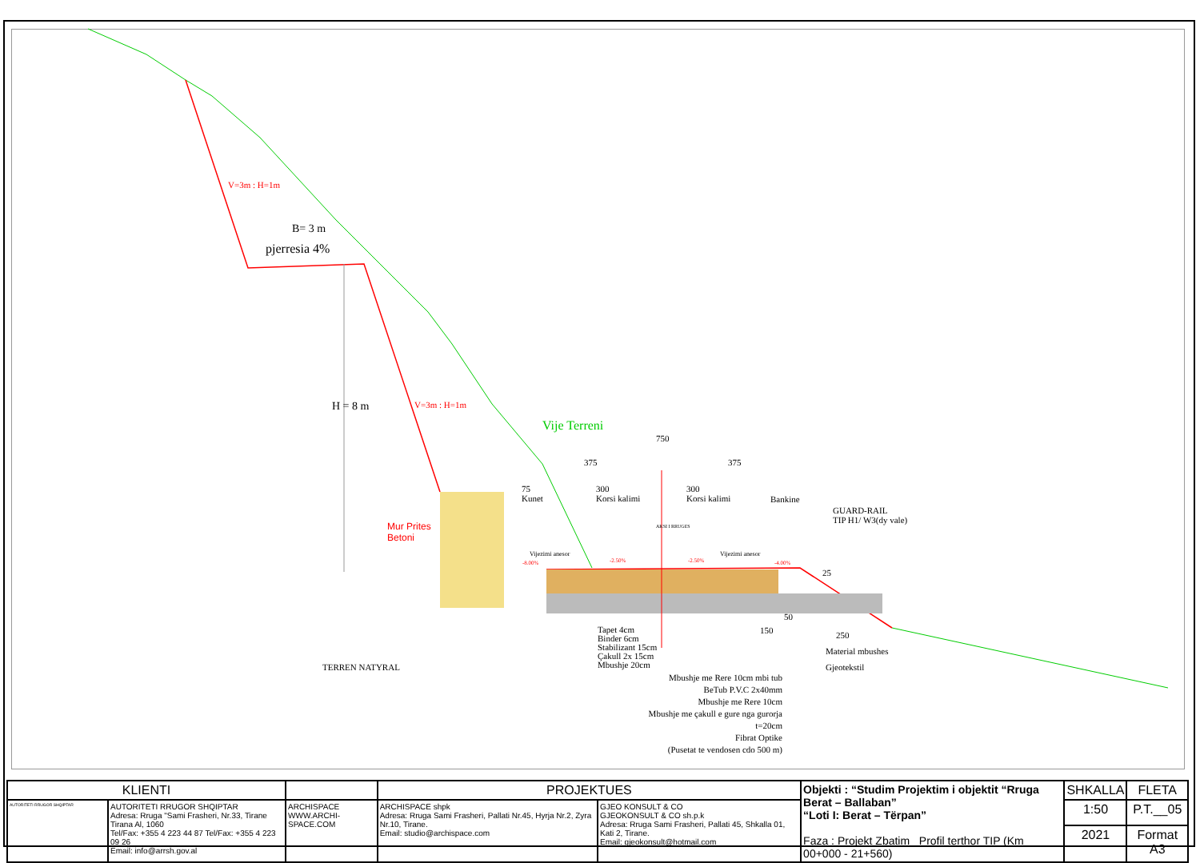V=3m : H=1m
B= 3 m
pjerresia 4%
H = 8 m V=3m : H=1m
Vije Terreni
750
375 375
75
Kunet
300
Korsi kalimi
300
Korsi kalimi
Bankine
GUARD-RAIL
TIP H1/ W3(dy vale)
Mur Prites
Betoni
Vijezimi anesor
AKSI I RRUGES
Vijezimi anesor
-8.00% -2.50% -2.50% -4.00%
25
150 250
50
Tapet 4cm
Binder 6cm
Stabilizant 15cm
Çakull 2x 15cm
Mbushje 20cm
Material mbushes
Gjeotekstil
TERREN NATYRAL
Mbushje me Rere 10cm mbi tub
BeTub P.V.C 2x40mm
Mbushje me Rere 10cm
Mbushje me çakull e gure nga gurorja t=20cm
Fibrat Optike
(Pusetat te vendosen cdo 500 m)
| KLIENTI | | | PROJEKTUES | | Objekti : “Studim Projektim i objektit “Rruga Berat – Ballaban” “Loti I: Berat – Tërpan” Faza : Projekt Zbatim Profil terthor TIP (Km 00+000 - 21+560) | SHKALLA | FLETA |
| AUTORITETI RRUGOR SHQIPTAR | AUTORITETI RRUGOR SHQIPTAR Adresa: Rruga "Sami Frasheri, Nr.33, Tirane Tirana Al, 1060 Tel/Fax: +355 4 223 44 87 Tel/Fax: +355 4 223 09 26 Email: info@arrsh.gov.al | ARCHISPACE WWW.ARCHI-SPACE.COM | ARCHISPACE shpk Adresa: Rruga Sami Frasheri, Pallati Nr.45, Hyrja Nr.2, Zyra Nr.10, Tirane. Email: studio@archispace.com | GJEO KONSULT & CO GJEOKONSULT & CO sh.p.k Adresa: Rruga Sami Frasheri, Pallati 45, Shkalla 01, Kati 2, Tirane. Email: gjeokonsult@hotmail.com | | 1:50 | P.T.__05 |
| | | | | | | 2021 | Format A3 |